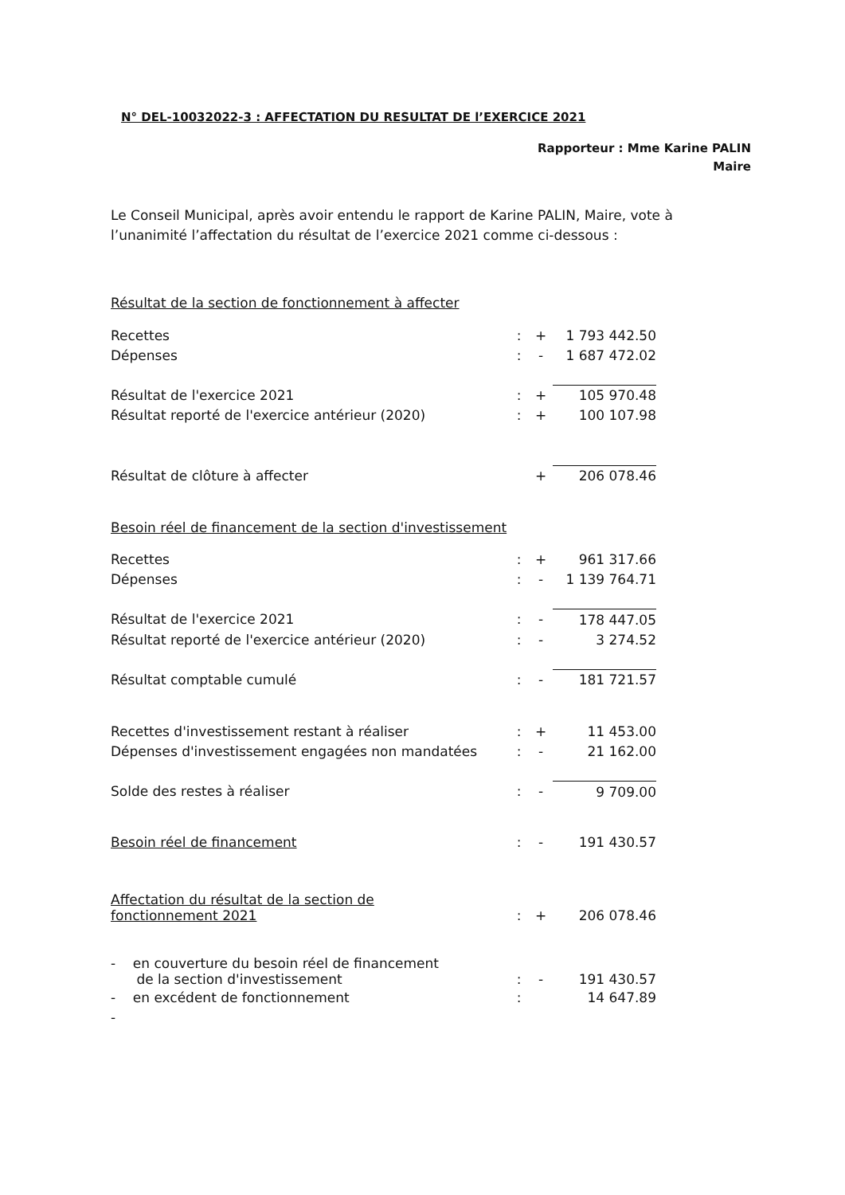N° DEL-10032022-3 : AFFECTATION DU RESULTAT DE l’EXERCICE 2021
Rapporteur : Mme Karine PALIN
Maire
Le Conseil Municipal, après avoir entendu le rapport de Karine PALIN, Maire, vote à l’unanimité l’affectation du résultat de l’exercice 2021 comme ci-dessous :
Résultat de la section de fonctionnement à affecter
| Recettes | : | + | 1 793 442.50 |
| Dépenses | : | - | 1 687 472.02 |
| Résultat de l'exercice 2021 | : | + | 105 970.48 |
| Résultat reporté de l'exercice antérieur (2020) | : | + | 100 107.98 |
| Résultat de clôture à affecter | | + | 206 078.46 |
Besoin réel de financement de la section d'investissement
| Recettes | : | + | 961 317.66 |
| Dépenses | : | - | 1 139 764.71 |
| Résultat de l'exercice 2021 | : | - | 178 447.05 |
| Résultat reporté de l'exercice antérieur (2020) | : | - | 3 274.52 |
| Résultat comptable cumulé | : | - | 181 721.57 |
| Recettes d'investissement restant à réaliser | : | + | 11 453.00 |
| Dépenses d'investissement engagées non mandatées | : | - | 21 162.00 |
| Solde des restes à réaliser | : | - | 9 709.00 |
| Besoin réel de financement | : | - | 191 430.57 |
| Affectation du résultat de la section de fonctionnement 2021 | : | + | 206 078.46 |
| - en couverture du besoin réel de financement de la section d'investissement | : | - | 191 430.57 |
| - en excédent de fonctionnement | : | | 14 647.89 |
| - | | | |